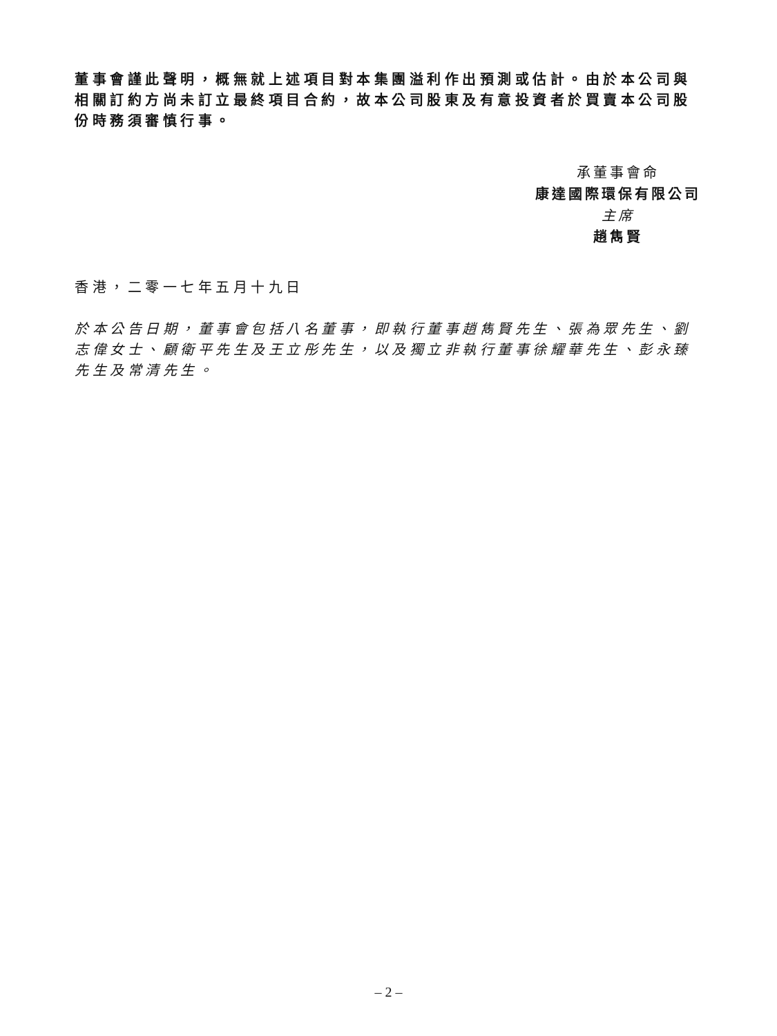董事會謹此聲明，概無就上述項目對本集團溢利作出預測或估計。由於本公司與相關訂約方尚未訂立最終項目合約，故本公司股東及有意投資者於買賣本公司股份時務須審慎行事。
承董事會命
康達國際環保有限公司
主席
趙雋賢
香港，二零一七年五月十九日
於本公告日期，董事會包括八名董事，即執行董事趙雋賢先生、張為眾先生、劉志偉女士、顧衛平先生及王立彤先生，以及獨立非執行董事徐耀華先生、彭永臻先生及常清先生。
– 2 –